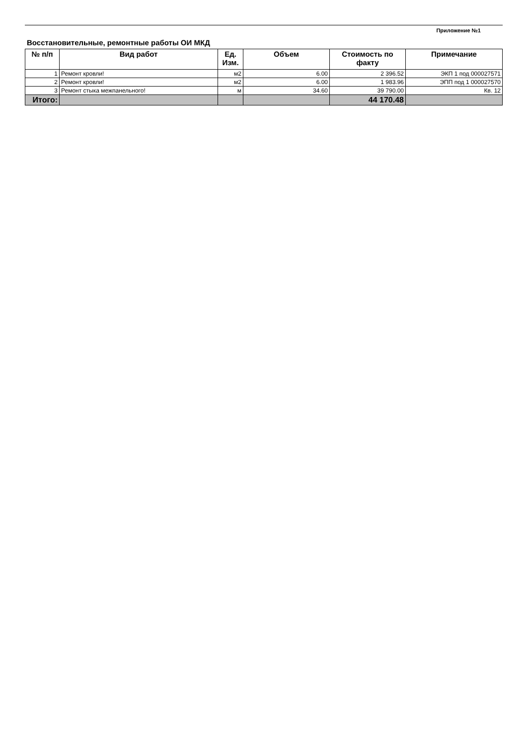Приложение №1
Восстановительные, ремонтные работы ОИ МКД
| № п/п | Вид работ | Ед. Изм. | Объем | Стоимость по факту | Примечание |
| --- | --- | --- | --- | --- | --- |
| 1 | Ремонт кровли! | м2 | 6.00 | 2 396.52 | ЭКП 1 под 000027571 |
| 2 | Ремонт кровли! | м2 | 6.00 | 1 983.96 | ЭПП под 1 000027570 |
| 3 | Ремонт стыка межпанельного! | м | 34.60 | 39 790.00 | Кв. 12 |
| Итого: | | | | 44 170.48 | |